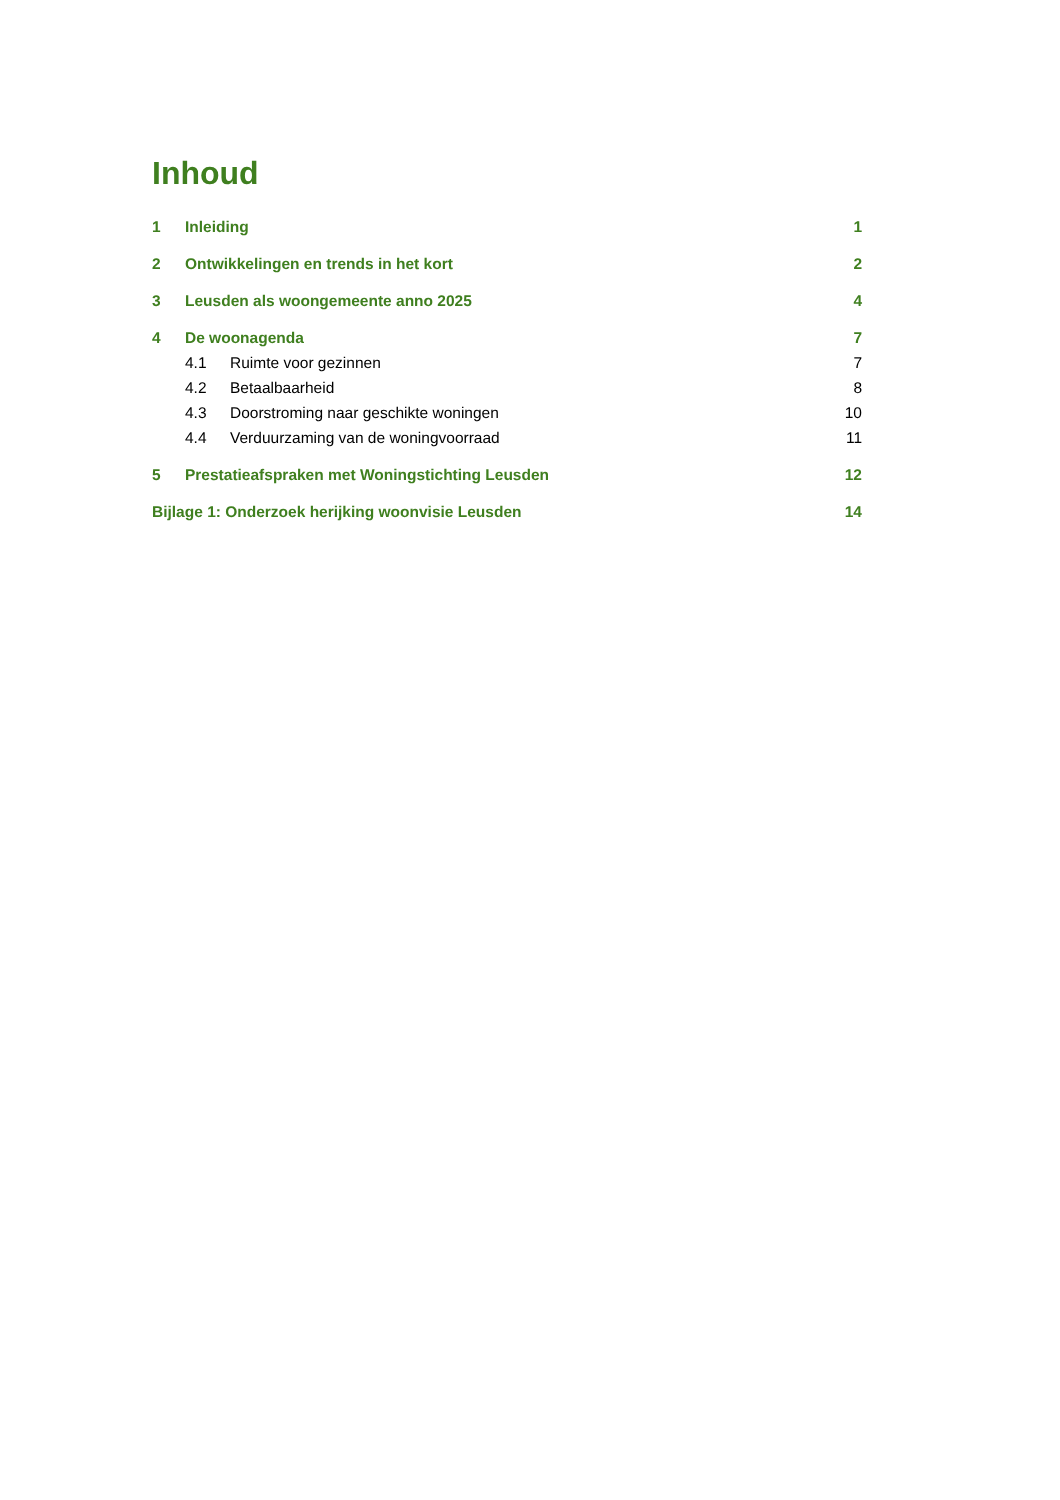Inhoud
1 Inleiding 1
2 Ontwikkelingen en trends in het kort 2
3 Leusden als woongemeente anno 2025 4
4 De woonagenda 7
4.1 Ruimte voor gezinnen 7
4.2 Betaalbaarheid 8
4.3 Doorstroming naar geschikte woningen 10
4.4 Verduurzaming van de woningvoorraad 11
5 Prestatieafspraken met Woningstichting Leusden 12
Bijlage 1: Onderzoek herijking woonvisie Leusden 14